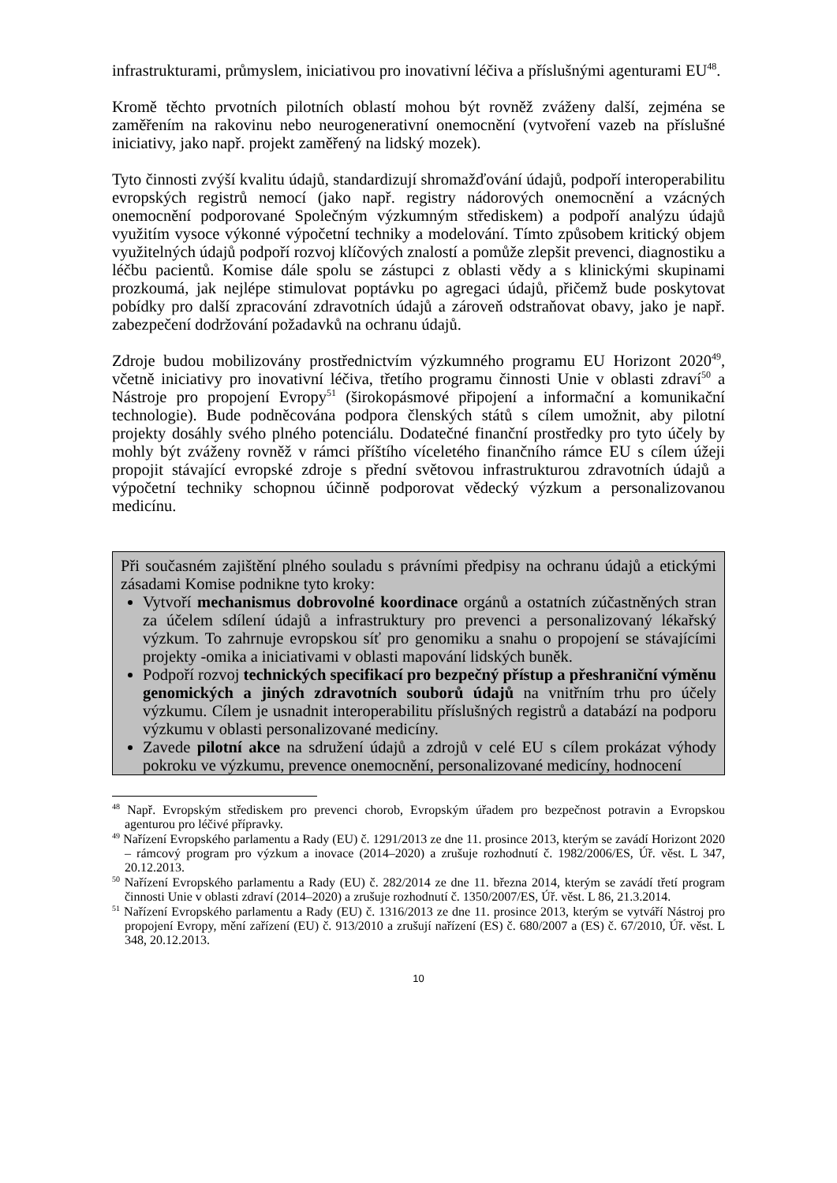infrastrukturami, průmyslem, iniciativou pro inovativní léčiva a příslušnými agenturami EU<sup>48</sup>.
Kromě těchto prvotních pilotních oblastí mohou být rovněž zváženy další, zejména se zaměřením na rakovinu nebo neurogenerativní onemocnění (vytvoření vazeb na příslušné iniciativy, jako např. projekt zaměřený na lidský mozek).
Tyto činnosti zvýší kvalitu údajů, standardizují shromažďování údajů, podpoří interoperabilitu evropských registrů nemocí (jako např. registry nádorových onemocnění a vzácných onemocnění podporované Společným výzkumným střediskem) a podpoří analýzu údajů využitím vysoce výkonné výpočetní techniky a modelování. Tímto způsobem kritický objem využitelných údajů podpoří rozvoj klíčových znalostí a pomůže zlepšit prevenci, diagnostiku a léčbu pacientů. Komise dále spolu se zástupci z oblasti vědy a s klinickými skupinami prozkoumá, jak nejlépe stimulovat poptávku po agregaci údajů, přičemž bude poskytovat pobídky pro další zpracování zdravotních údajů a zároveň odstraňovat obavy, jako je např. zabezpečení dodržování požadavků na ochranu údajů.
Zdroje budou mobilizovány prostřednictvím výzkumného programu EU Horizont 2020<sup>49</sup>, včetně iniciativy pro inovativní léčiva, třetího programu činnosti Unie v oblasti zdraví<sup>50</sup> a Nástroje pro propojení Evropy<sup>51</sup> (širokopásmové připojení a informační a komunikační technologie). Bude podněcována podpora členských států s cílem umožnit, aby pilotní projekty dosáhly svého plného potenciálu. Dodatečné finanční prostředky pro tyto účely by mohly být zváženy rovněž v rámci příštího víceletého finančního rámce EU s cílem úžeji propojit stávající evropské zdroje s přední světovou infrastrukturou zdravotních údajů a výpočetní techniky schopnou účinně podporovat vědecký výzkum a personalizovanou medicínu.
Při současném zajištění plného souladu s právními předpisy na ochranu údajů a etickými zásadami Komise podnikne tyto kroky:
Vytvoří mechanismus dobrovolné koordinace orgánů a ostatních zúčastněných stran za účelem sdílení údajů a infrastruktury pro prevenci a personalizovaný lékařský výzkum. To zahrnuje evropskou síť pro genomiku a snahu o propojení se stávajícími projekty -omika a iniciativami v oblasti mapování lidských buněk.
Podpoří rozvoj technických specifikací pro bezpečný přístup a přeshraniční výměnu genomických a jiných zdravotních souborů údajů na vnitřním trhu pro účely výzkumu. Cílem je usnadnit interoperabilitu příslušných registrů a databází na podporu výzkumu v oblasti personalizované medicíny.
Zavede pilotní akce na sdružení údajů a zdrojů v celé EU s cílem prokázat výhody pokroku ve výzkumu, prevence onemocnění, personalizované medicíny, hodnocení
<sup>48</sup> Např. Evropským střediskem pro prevenci chorob, Evropským úřadem pro bezpečnost potravin a Evropskou agenturou pro léčivé přípravky.
<sup>49</sup> Nařízení Evropského parlamentu a Rady (EU) č. 1291/2013 ze dne 11. prosince 2013, kterým se zavádí Horizont 2020 – rámcový program pro výzkum a inovace (2014–2020) a zrušuje rozhodnutí č. 1982/2006/ES, Úř. věst. L 347, 20.12.2013.
<sup>50</sup> Nařízení Evropského parlamentu a Rady (EU) č. 282/2014 ze dne 11. března 2014, kterým se zavádí třetí program činnosti Unie v oblasti zdraví (2014–2020) a zrušuje rozhodnutí č. 1350/2007/ES, Úř. věst. L 86, 21.3.2014.
<sup>51</sup> Nařízení Evropského parlamentu a Rady (EU) č. 1316/2013 ze dne 11. prosince 2013, kterým se vytváří Nástroj pro propojení Evropy, mění zařízení (EU) č. 913/2010 a zrušují nařízení (ES) č. 680/2007 a (ES) č. 67/2010, Úř. věst. L 348, 20.12.2013.
10